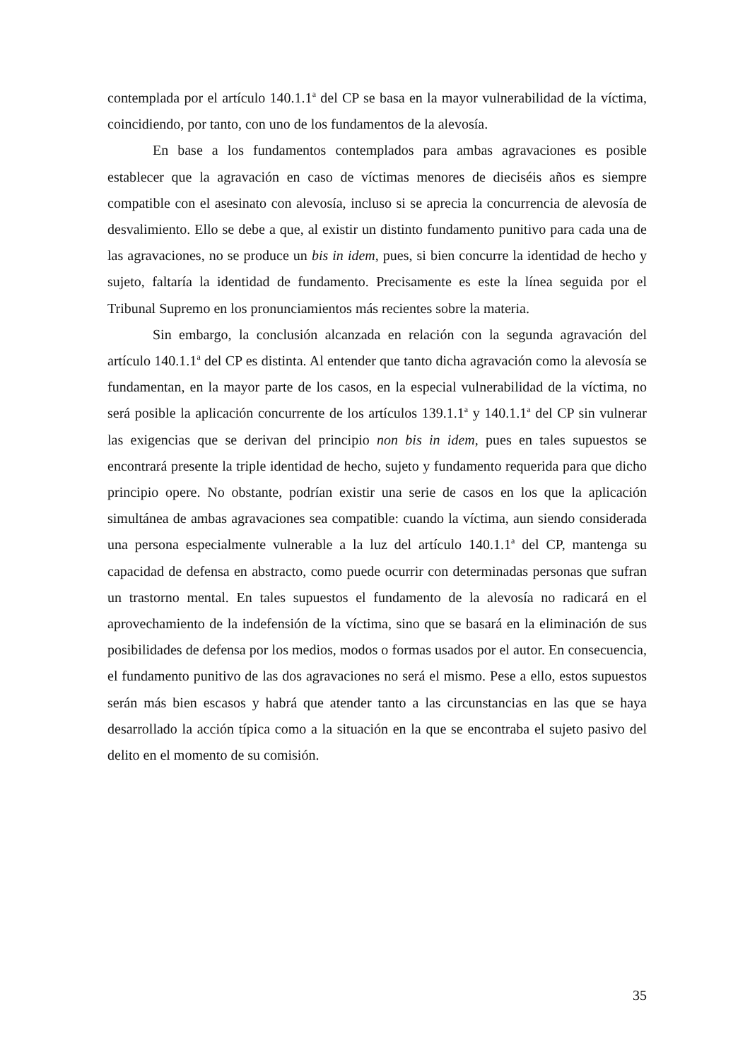contemplada por el artículo 140.1.1<sup>a</sup> del CP se basa en la mayor vulnerabilidad de la víctima, coincidiendo, por tanto, con uno de los fundamentos de la alevosía.
En base a los fundamentos contemplados para ambas agravaciones es posible establecer que la agravación en caso de víctimas menores de dieciséis años es siempre compatible con el asesinato con alevosía, incluso si se aprecia la concurrencia de alevosía de desvalimiento. Ello se debe a que, al existir un distinto fundamento punitivo para cada una de las agravaciones, no se produce un bis in idem, pues, si bien concurre la identidad de hecho y sujeto, faltaría la identidad de fundamento. Precisamente es este la línea seguida por el Tribunal Supremo en los pronunciamientos más recientes sobre la materia.
Sin embargo, la conclusión alcanzada en relación con la segunda agravación del artículo 140.1.1<sup>a</sup> del CP es distinta. Al entender que tanto dicha agravación como la alevosía se fundamentan, en la mayor parte de los casos, en la especial vulnerabilidad de la víctima, no será posible la aplicación concurrente de los artículos 139.1.1<sup>a</sup> y 140.1.1<sup>a</sup> del CP sin vulnerar las exigencias que se derivan del principio non bis in idem, pues en tales supuestos se encontrará presente la triple identidad de hecho, sujeto y fundamento requerida para que dicho principio opere. No obstante, podrían existir una serie de casos en los que la aplicación simultánea de ambas agravaciones sea compatible: cuando la víctima, aun siendo considerada una persona especialmente vulnerable a la luz del artículo 140.1.1<sup>a</sup> del CP, mantenga su capacidad de defensa en abstracto, como puede ocurrir con determinadas personas que sufran un trastorno mental. En tales supuestos el fundamento de la alevosía no radicará en el aprovechamiento de la indefensión de la víctima, sino que se basará en la eliminación de sus posibilidades de defensa por los medios, modos o formas usados por el autor. En consecuencia, el fundamento punitivo de las dos agravaciones no será el mismo. Pese a ello, estos supuestos serán más bien escasos y habrá que atender tanto a las circunstancias en las que se haya desarrollado la acción típica como a la situación en la que se encontraba el sujeto pasivo del delito en el momento de su comisión.
35